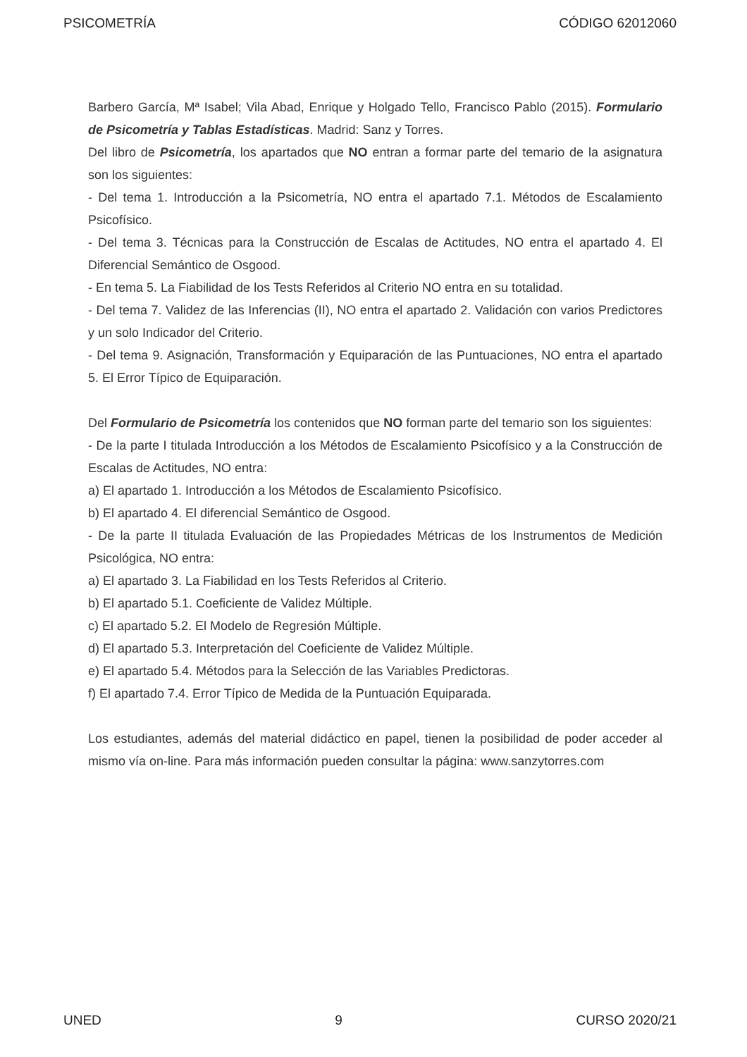PSICOMETRÍA CÓDIGO 62012060
Barbero García, Mª Isabel; Vila Abad, Enrique y Holgado Tello, Francisco Pablo (2015). Formulario de Psicometría y Tablas Estadísticas. Madrid: Sanz y Torres.
Del libro de Psicometría, los apartados que NO entran a formar parte del temario de la asignatura son los siguientes:
- Del tema 1. Introducción a la Psicometría, NO entra el apartado 7.1. Métodos de Escalamiento Psicofísico.
- Del tema 3. Técnicas para la Construcción de Escalas de Actitudes, NO entra el apartado 4. El Diferencial Semántico de Osgood.
- En tema 5. La Fiabilidad de los Tests Referidos al Criterio NO entra en su totalidad.
- Del tema 7. Validez de las Inferencias (II), NO entra el apartado 2. Validación con varios Predictores y un solo Indicador del Criterio.
- Del tema 9. Asignación, Transformación y Equiparación de las Puntuaciones, NO entra el apartado 5. El Error Típico de Equiparación.
Del Formulario de Psicometría los contenidos que NO forman parte del temario son los siguientes:
- De la parte I titulada Introducción a los Métodos de Escalamiento Psicofísico y a la Construcción de Escalas de Actitudes, NO entra:
a) El apartado 1. Introducción a los Métodos de Escalamiento Psicofísico.
b) El apartado 4. El diferencial Semántico de Osgood.
- De la parte II titulada Evaluación de las Propiedades Métricas de los Instrumentos de Medición Psicológica, NO entra:
a) El apartado 3. La Fiabilidad en los Tests Referidos al Criterio.
b) El apartado 5.1. Coeficiente de Validez Múltiple.
c) El apartado 5.2. El Modelo de Regresión Múltiple.
d) El apartado 5.3. Interpretación del Coeficiente de Validez Múltiple.
e) El apartado 5.4. Métodos para la Selección de las Variables Predictoras.
f) El apartado 7.4. Error Típico de Medida de la Puntuación Equiparada.
Los estudiantes, además del material didáctico en papel, tienen la posibilidad de poder acceder al mismo vía on-line. Para más información pueden consultar la página: www.sanzytorres.com
UNED 9 CURSO 2020/21